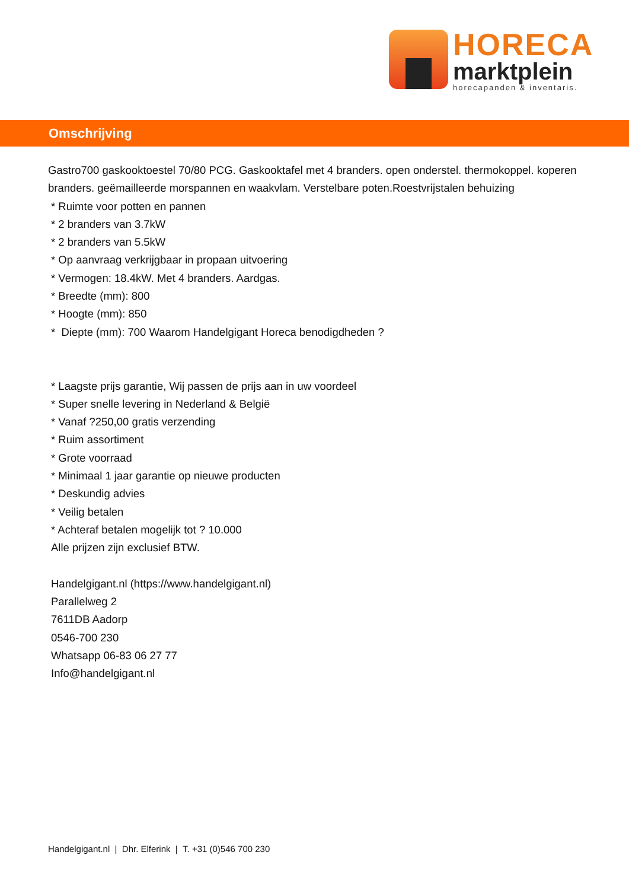HORECA
marktplein
horecapanden & inventaris.
Omschrijving
Gastro700 gaskooktoestel 70/80 PCG. Gaskooktafel met 4 branders. open onderstel. thermokoppel. koperen branders. geëmailleerde morspannen en waakvlam. Verstelbare poten.Roestvrijstalen behuizing
* Ruimte voor potten en pannen
* 2 branders van 3.7kW
* 2 branders van 5.5kW
* Op aanvraag verkrijgbaar in propaan uitvoering
* Vermogen: 18.4kW. Met 4 branders. Aardgas.
* Breedte (mm): 800
* Hoogte (mm): 850
* Diepte (mm): 700 Waarom Handelgigant Horeca benodigdheden ?
* Laagste prijs garantie, Wij passen de prijs aan in uw voordeel
* Super snelle levering in Nederland & België
* Vanaf ?250,00 gratis verzending
* Ruim assortiment
* Grote voorraad
* Minimaal 1 jaar garantie op nieuwe producten
* Deskundig advies
* Veilig betalen
* Achteraf betalen mogelijk tot ? 10.000
Alle prijzen zijn exclusief BTW.
Handelgigant.nl (https://www.handelgigant.nl)
Parallelweg 2
7611DB Aadorp
0546-700 230
Whatsapp 06-83 06 27 77
Info@handelgigant.nl
Handelgigant.nl | Dhr. Elferink | T. +31 (0)546 700 230